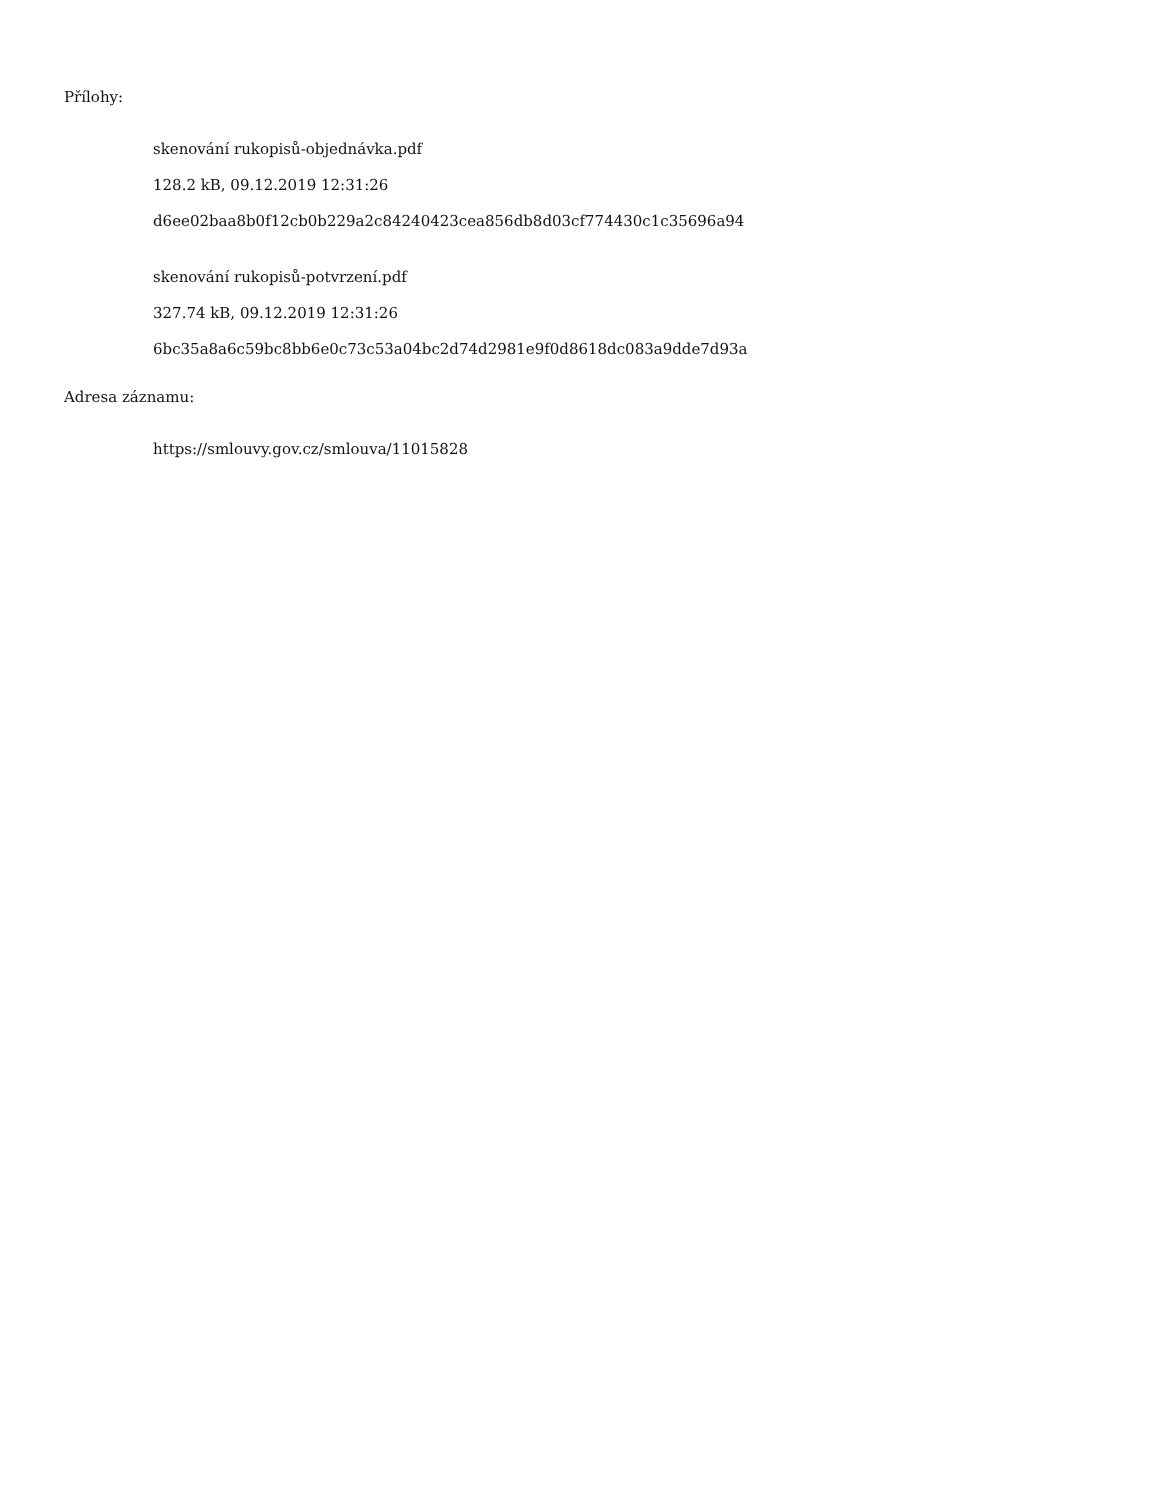Přílohy:
skenování rukopisů-objednávka.pdf
128.2 kB, 09.12.2019 12:31:26
d6ee02baa8b0f12cb0b229a2c84240423cea856db8d03cf774430c1c35696a94
skenování rukopisů-potvrzení.pdf
327.74 kB, 09.12.2019 12:31:26
6bc35a8a6c59bc8bb6e0c73c53a04bc2d74d2981e9f0d8618dc083a9dde7d93a
Adresa záznamu:
https://smlouvy.gov.cz/smlouva/11015828